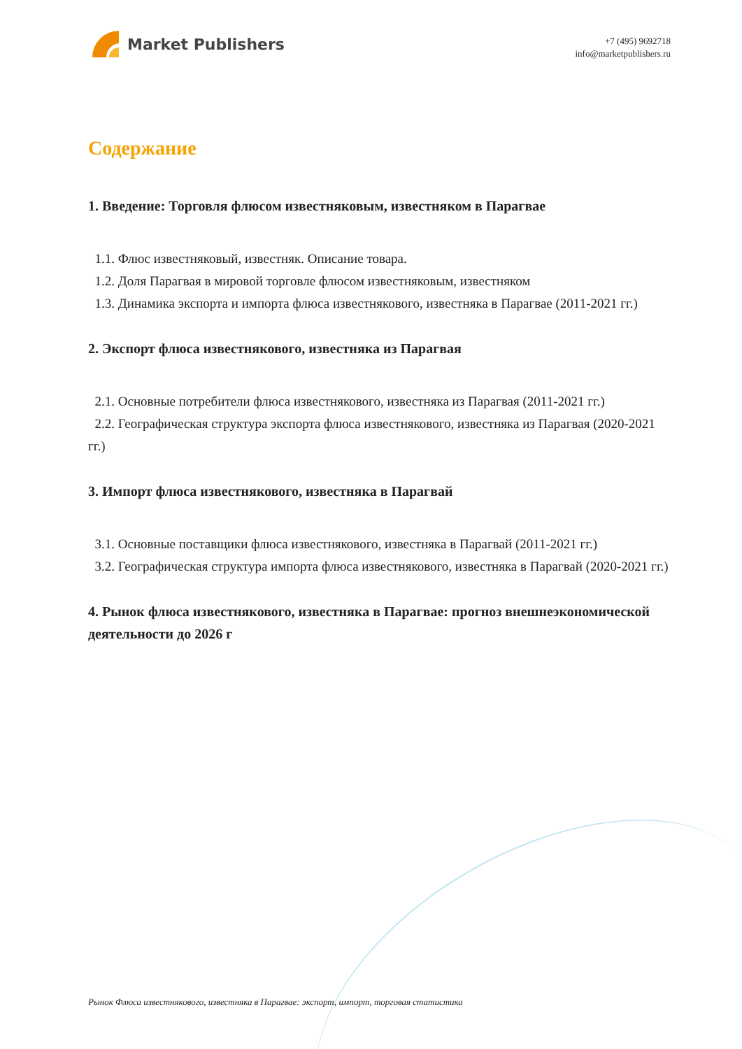Market Publishers
+7 (495) 9692718
info@marketpublishers.ru
Содержание
1. Введение: Торговля флюсом известняковым, известняком в Парагвае
1.1. Флюс известняковый, известняк. Описание товара.
1.2. Доля Парагвая в мировой торговле флюсом известняковым, известняком
1.3. Динамика экспорта и импорта флюса известнякового, известняка в Парагвае (2011-2021 гг.)
2. Экспорт флюса известнякового, известняка из Парагвая
2.1. Основные потребители флюса известнякового, известняка из Парагвая (2011-2021 гг.)
2.2. Географическая структура экспорта флюса известнякового, известняка из Парагвая (2020-2021 гг.)
3. Импорт флюса известнякового, известняка в Парагвай
3.1. Основные поставщики флюса известнякового, известняка в Парагвай (2011-2021 гг.)
3.2. Географическая структура импорта флюса известнякового, известняка в Парагвай (2020-2021 гг.)
4. Рынок флюса известнякового, известняка в Парагвае: прогноз внешнеэкономической деятельности до 2026 г
Рынок Флюса известнякового, известняка в Парагвае: экспорт, импорт, торговая статистика